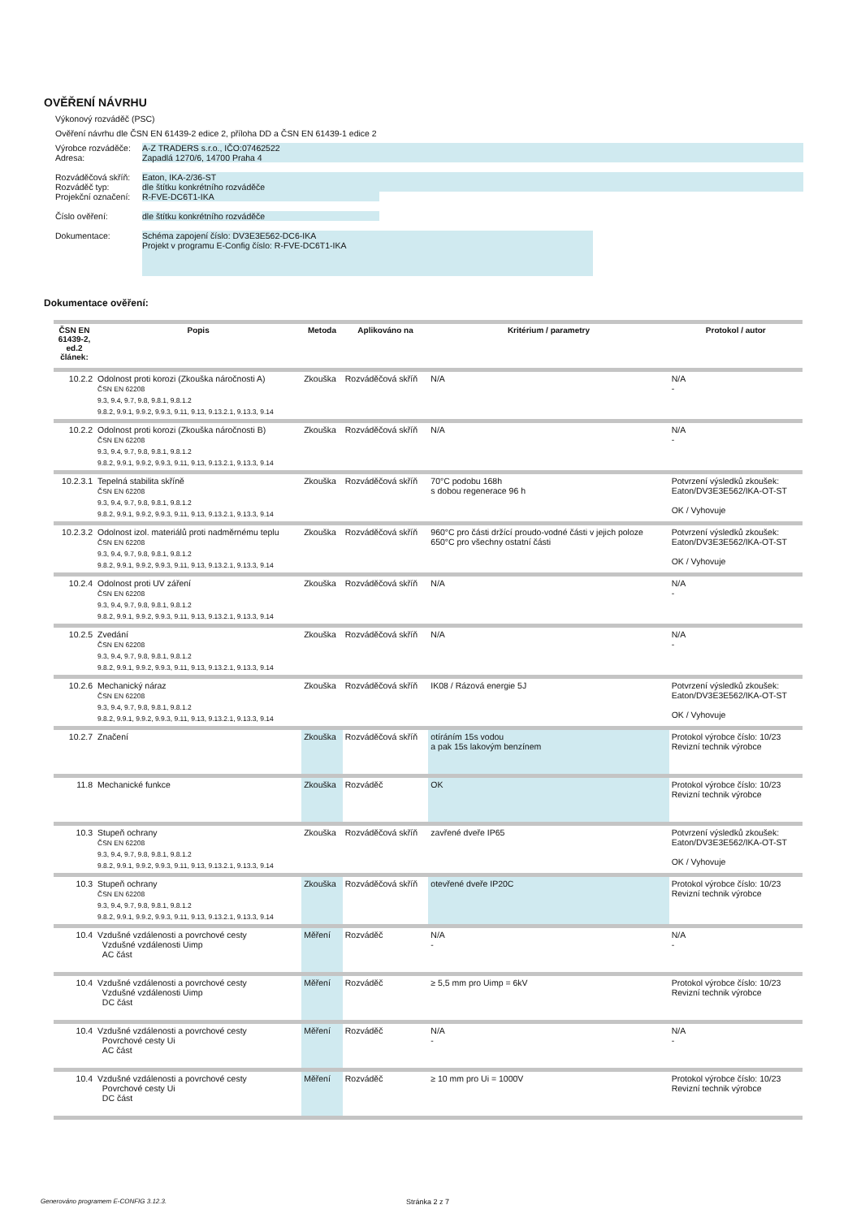OVĚŘENÍ NÁVRHU
Výkonový rozváděč (PSC)
Ověření návrhu dle ČSN EN 61439-2 edice 2, příloha DD a ČSN EN 61439-1 edice 2
Výrobce rozváděče:
Adresa:
A-Z TRADERS s.r.o., IČO:07462522
Zapadlá 1270/6, 14700 Praha 4
Rozváděčová skříň:
Rozváděč typ:
Projekční označení:
Eaton, IKA-2/36-ST
dle štítku konkrétního rozváděče
R-FVE-DC6T1-IKA
Číslo ověření: dle štítku konkrétního rozváděče
Dokumentace:
Schéma zapojení číslo: DV3E3E562-DC6-IKA
Projekt v programu E-Config číslo: R-FVE-DC6T1-IKA
Dokumentace ověření:
| ČSN EN 61439-2, ed.2 článek: | Popis | Metoda | Aplikováno na | Kritérium / parametry | Protokol / autor |
| --- | --- | --- | --- | --- | --- |
| 10.2.2 | Odolnost proti korozi (Zkouška náročnosti A) ČSN EN 62208 9.3, 9.4, 9.7, 9.8, 9.8.1, 9.8.1.2 9.8.2, 9.9.1, 9.9.2, 9.9.3, 9.11, 9.13, 9.13.2.1, 9.13.3, 9.14 | Zkouška | Rozváděčová skříň | N/A | N/A - |
| 10.2.2 | Odolnost proti korozi (Zkouška náročnosti B) ČSN EN 62208 9.3, 9.4, 9.7, 9.8, 9.8.1, 9.8.1.2 9.8.2, 9.9.1, 9.9.2, 9.9.3, 9.11, 9.13, 9.13.2.1, 9.13.3, 9.14 | Zkouška | Rozváděčová skříň | N/A | N/A - |
| 10.2.3.1 | Tepelná stabilita skříně ČSN EN 62208 9.3, 9.4, 9.7, 9.8, 9.8.1, 9.8.1.2 9.8.2, 9.9.1, 9.9.2, 9.9.3, 9.11, 9.13, 9.13.2.1, 9.13.3, 9.14 | Zkouška | Rozváděčová skříň | 70°C podobu 168h s dobou regenerace 96 h | Potvrzení výsledků zkoušek: Eaton/DV3E3E562/IKA-OT-ST OK / Vyhovuje |
| 10.2.3.2 | Odolnost izol. materiálů proti nadměrnému teplu ČSN EN 62208 9.3, 9.4, 9.7, 9.8, 9.8.1, 9.8.1.2 9.8.2, 9.9.1, 9.9.2, 9.9.3, 9.11, 9.13, 9.13.2.1, 9.13.3, 9.14 | Zkouška | Rozváděčová skříň | 960°C pro části držící proudo-vodné části v jejich poloze 650°C pro všechny ostatní části | Potvrzení výsledků zkoušek: Eaton/DV3E3E562/IKA-OT-ST OK / Vyhovuje |
| 10.2.4 | Odolnost proti UV záření ČSN EN 62208 9.3, 9.4, 9.7, 9.8, 9.8.1, 9.8.1.2 9.8.2, 9.9.1, 9.9.2, 9.9.3, 9.11, 9.13, 9.13.2.1, 9.13.3, 9.14 | Zkouška | Rozváděčová skříň | N/A | N/A - |
| 10.2.5 | Zvedání ČSN EN 62208 9.3, 9.4, 9.7, 9.8, 9.8.1, 9.8.1.2 9.8.2, 9.9.1, 9.9.2, 9.9.3, 9.11, 9.13, 9.13.2.1, 9.13.3, 9.14 | Zkouška | Rozváděčová skříň | N/A | N/A - |
| 10.2.6 | Mechanický náraz ČSN EN 62208 9.3, 9.4, 9.7, 9.8, 9.8.1, 9.8.1.2 9.8.2, 9.9.1, 9.9.2, 9.9.3, 9.11, 9.13, 9.13.2.1, 9.13.3, 9.14 | Zkouška | Rozváděčová skříň | IK08 / Rázová energie 5J | Potvrzení výsledků zkoušek: Eaton/DV3E3E562/IKA-OT-ST OK / Vyhovuje |
| 10.2.7 | Značení | Zkouška | Rozváděčová skříň | otíráním 15s vodou a pak 15s lakovým benzínem | Protokol výrobce číslo: 10/23 Revizní technik výrobce |
| 11.8 | Mechanické funkce | Zkouška | Rozváděč | OK | Protokol výrobce číslo: 10/23 Revizní technik výrobce |
| 10.3 | Stupeň ochrany ČSN EN 62208 9.3, 9.4, 9.7, 9.8, 9.8.1, 9.8.1.2 9.8.2, 9.9.1, 9.9.2, 9.9.3, 9.11, 9.13, 9.13.2.1, 9.13.3, 9.14 | Zkouška | Rozváděčová skříň | zavřené dveře IP65 | Potvrzení výsledků zkoušek: Eaton/DV3E3E562/IKA-OT-ST OK / Vyhovuje |
| 10.3 | Stupeň ochrany ČSN EN 62208 9.3, 9.4, 9.7, 9.8, 9.8.1, 9.8.1.2 9.8.2, 9.9.1, 9.9.2, 9.9.3, 9.11, 9.13, 9.13.2.1, 9.13.3, 9.14 | Zkouška | Rozváděčová skříň | otevřené dveře IP20C | Protokol výrobce číslo: 10/23 Revizní technik výrobce |
| 10.4 | Vzdušné vzdálenosti a povrchové cesty Vzdušné vzdálenosti Uimp AC část | Měření | Rozváděč | N/A - | N/A - |
| 10.4 | Vzdušné vzdálenosti a povrchové cesty Vzdušné vzdálenosti Uimp DC část | Měření | Rozváděč | ≥ 5,5 mm pro Uimp = 6kV | Protokol výrobce číslo: 10/23 Revizní technik výrobce |
| 10.4 | Vzdušné vzdálenosti a povrchové cesty Povrchové cesty Ui AC část | Měření | Rozváděč | N/A - | N/A - |
| 10.4 | Vzdušné vzdálenosti a povrchové cesty Povrchové cesty Ui DC část | Měření | Rozváděč | ≥ 10 mm pro Ui = 1000V | Protokol výrobce číslo: 10/23 Revizní technik výrobce |
Generováno programem E-CONFIG 3.12.3. Stránka 2 z 7